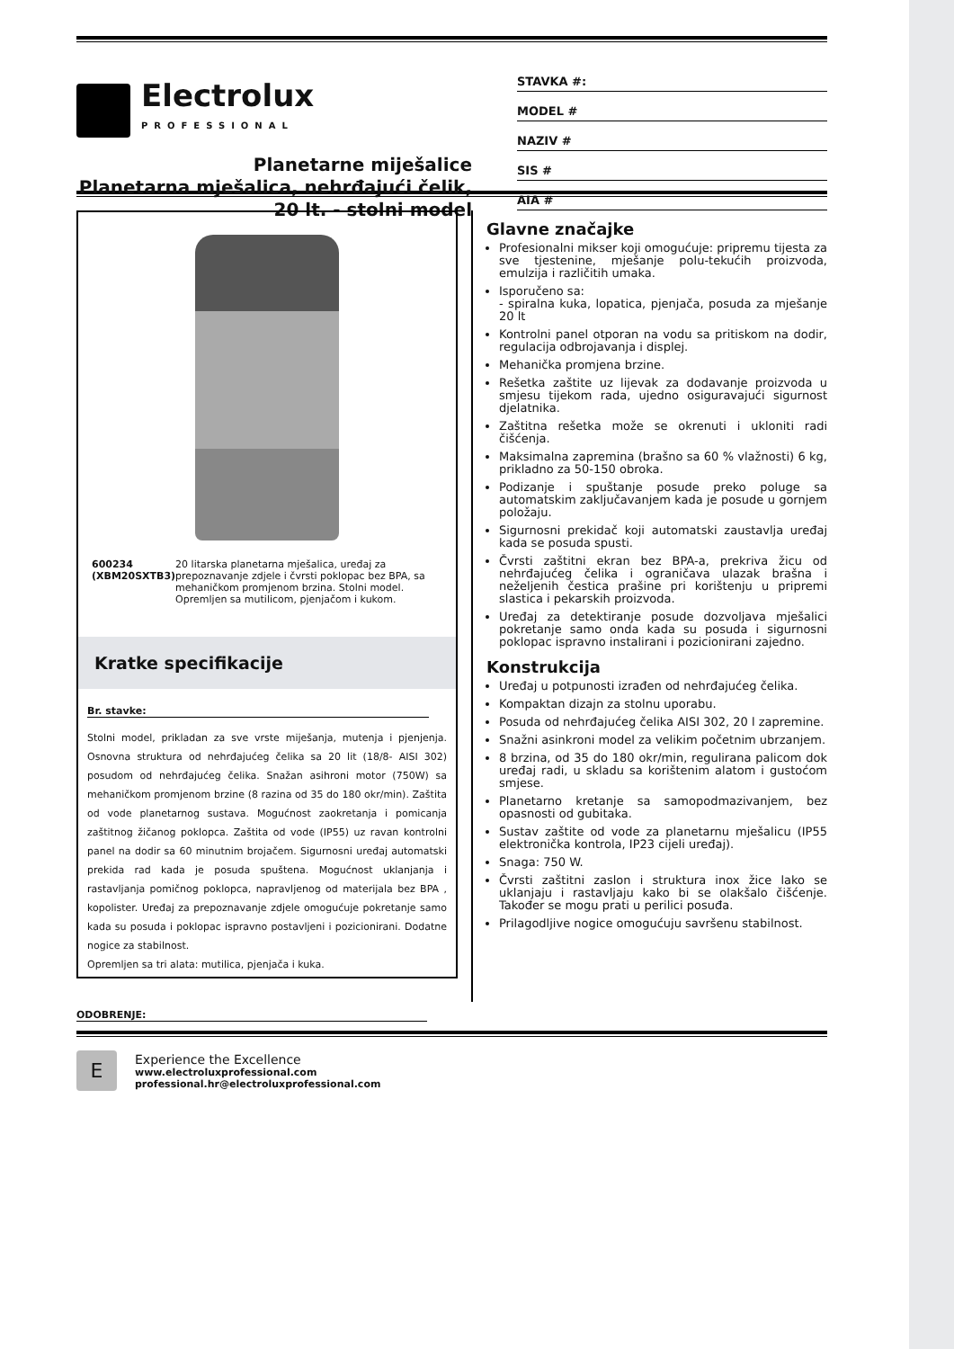Electrolux
PROFESSIONAL
Planetarne miješalice
Planetarna mješalica, nehrđajući čelik, 20 lt. - stolni model
STAVKA #:
MODEL #
NAZIV #
SIS #
AIA #
600234 (XBM20SXTB3) 20 litarska planetarna mješalica, uređaj za prepoznavanje zdjele i čvrsti poklopac bez BPA, sa mehaničkom promjenom brzina. Stolni model. Opremljen sa mutilicom, pjenjačom i kukom.
Kratke specifikacije
Br. stavke:
Stolni model, prikladan za sve vrste miješanja, mutenja i pjenjenja. Osnovna struktura od nehrđajućeg čelika sa 20 lit (18/8- AISI 302) posudom od nehrđajućeg čelika. Snažan asihroni motor (750W) sa mehaničkom promjenom brzine (8 razina od 35 do 180 okr/min). Zaštita od vode planetarnog sustava. Mogućnost zaokretanja i pomicanja zaštitnog žičanog poklopca. Zaštita od vode (IP55) uz ravan kontrolni panel na dodir sa 60 minutnim brojačem. Sigurnosni uređaj automatski prekida rad kada je posuda spuštena. Mogućnost uklanjanja i rastavljanja pomičnog poklopca, napravljenog od materijala bez BPA , kopolister. Uređaj za prepoznavanje zdjele omogućuje pokretanje samo kada su posuda i poklopac ispravno postavljeni i pozicionirani. Dodatne nogice za stabilnost.
Opremljen sa tri alata: mutilica, pjenjača i kuka.
Glavne značajke
Profesionalni mikser koji omogućuje: pripremu tijesta za sve tjestenine, mješanje polu-tekućih proizvoda, emulzija i različitih umaka.
Isporučeno sa:
- spiralna kuka, lopatica, pjenjača, posuda za mješanje 20 lt
Kontrolni panel otporan na vodu sa pritiskom na dodir, regulacija odbrojavanja i displej.
Mehanička promjena brzine.
Rešetka zaštite uz lijevak za dodavanje proizvoda u smjesu tijekom rada, ujedno osiguravajući sigurnost djelatnika.
Zaštitna rešetka može se okrenuti i ukloniti radi čišćenja.
Maksimalna zapremina (brašno sa 60 % vlažnosti) 6 kg, prikladno za 50-150 obroka.
Podizanje i spuštanje posude preko poluge sa automatskim zaključavanjem kada je posude u gornjem položaju.
Sigurnosni prekidač koji automatski zaustavlja uređaj kada se posuda spusti.
Čvrsti zaštitni ekran bez BPA-a, prekriva žicu od nehrđajućeg čelika i ograničava ulazak brašna i neželjenih čestica prašine pri korištenju u pripremi slastica i pekarskih proizvoda.
Uređaj za detektiranje posude dozvoljava mješalici pokretanje samo onda kada su posuda i sigurnosni poklopac ispravno instalirani i pozicionirani zajedno.
Konstrukcija
Uređaj u potpunosti izrađen od nehrđajućeg čelika.
Kompaktan dizajn za stolnu uporabu.
Posuda od nehrđajućeg čelika AISI 302, 20 l zapremine.
Snažni asinkroni model za velikim početnim ubrzanjem.
8 brzina, od 35 do 180 okr/min, regulirana palicom dok uređaj radi, u skladu sa korištenim alatom i gustoćom smjese.
Planetarno kretanje sa samopodmazivanjem, bez opasnosti od gubitaka.
Sustav zaštite od vode za planetarnu mješalicu (IP55 elektronička kontrola, IP23 cijeli uređaj).
Snaga: 750 W.
Čvrsti zaštitni zaslon i struktura inox žice lako se uklanjaju i rastavljaju kako bi se olakšalo čišćenje. Također se mogu prati u perilici posuđa.
Prilagodljive nogice omogućuju savršenu stabilnost.
ODOBRENJE:
E
Experience the Excellence
www.electroluxprofessional.com
professional.hr@electroluxprofessional.com